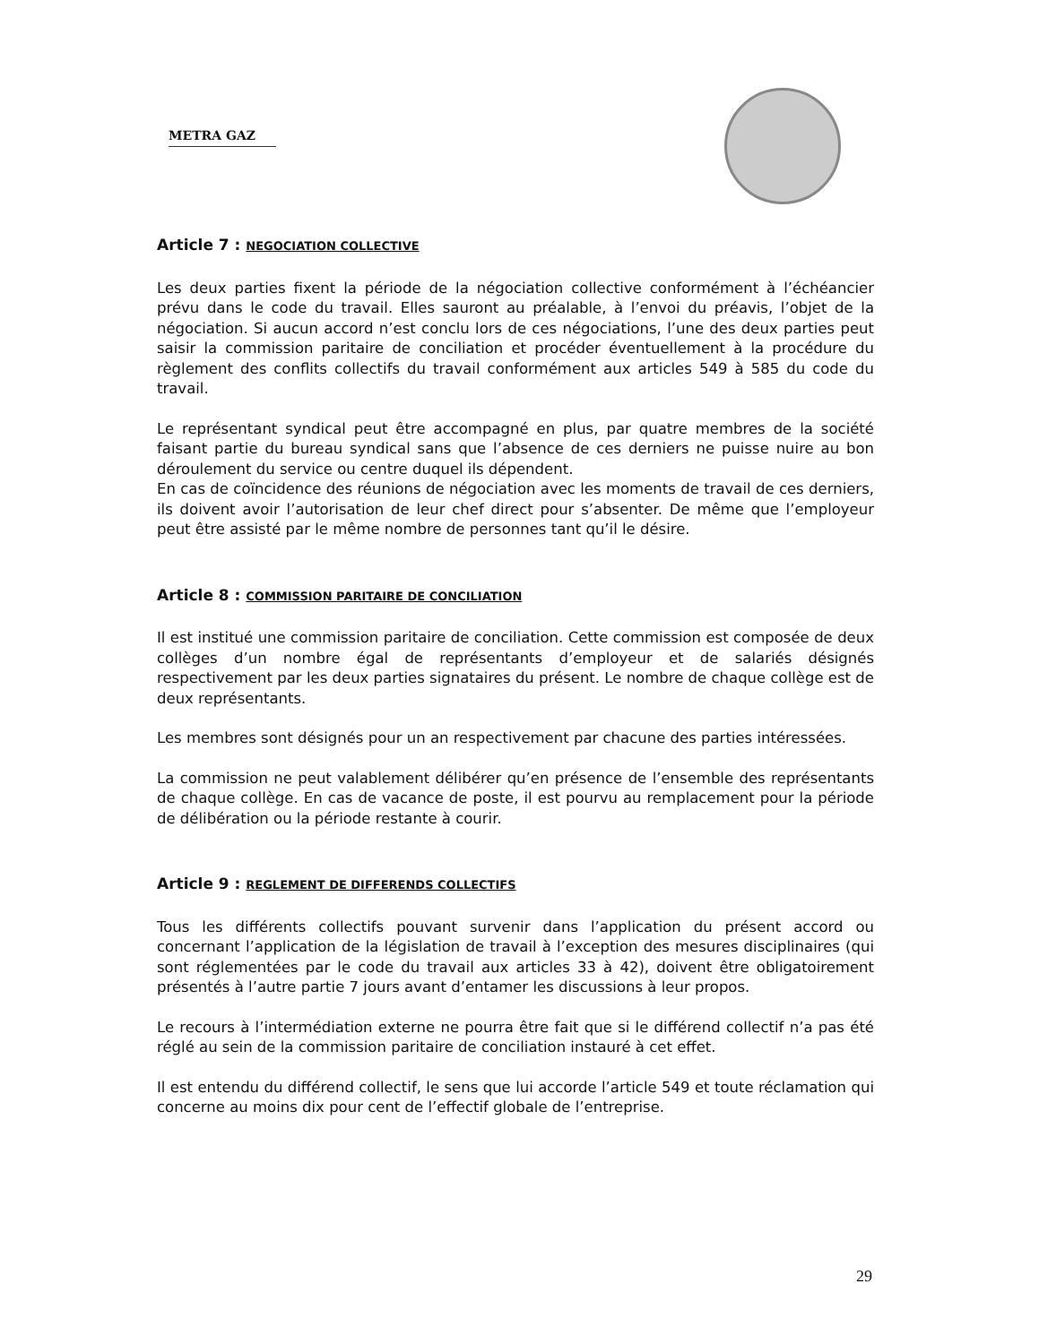METRA GAZ
Article 7 : NEGOCIATION COLLECTIVE
Les deux parties fixent la période de la négociation collective conformément à l’échéancier prévu dans le code du travail. Elles sauront au préalable, à l’envoi du préavis, l’objet de la négociation. Si aucun accord n’est conclu lors de ces négociations, l’une des deux parties peut saisir la commission paritaire de conciliation et procéder éventuellement à la procédure du règlement des conflits collectifs du travail conformément aux articles 549 à 585 du code du travail.
Le représentant syndical peut être accompagné en plus, par quatre membres de la société faisant partie du bureau syndical sans que l’absence de ces derniers ne puisse nuire au bon déroulement du service ou centre duquel ils dépendent.
En cas de coïncidence des réunions de négociation avec les moments de travail de ces derniers, ils doivent avoir l’autorisation de leur chef direct pour s’absenter. De même que l’employeur peut être assisté par le même nombre de personnes tant qu’il le désire.
Article 8 : COMMISSION PARITAIRE DE CONCILIATION
Il est institué une commission paritaire de conciliation. Cette commission est composée de deux collèges d’un nombre égal de représentants d’employeur et de salariés désignés respectivement par les deux parties signataires du présent. Le nombre de chaque collège est de deux représentants.
Les membres sont désignés pour un an respectivement par chacune des parties intéressées.
La commission ne peut valablement délibérer qu’en présence de l’ensemble des représentants de chaque collège. En cas de vacance de poste, il est pourvu au remplacement pour la période de délibération ou la période restante à courir.
Article 9 : REGLEMENT DE DIFFERENDS COLLECTIFS
Tous les différents collectifs pouvant survenir dans l’application du présent accord ou concernant l’application de la législation de travail à l’exception des mesures disciplinaires (qui sont réglementées par le code du travail aux articles 33 à 42), doivent être obligatoirement présentés à l’autre partie 7 jours avant d’entamer les discussions à leur propos.
Le recours à l’intermédiation externe ne pourra être fait que si le différend collectif n’a pas été réglé au sein de la commission paritaire de conciliation instauré à cet effet.
Il est entendu du différend collectif, le sens que lui accorde l’article 549 et toute réclamation qui concerne au moins dix pour cent de l’effectif globale de l’entreprise.
29